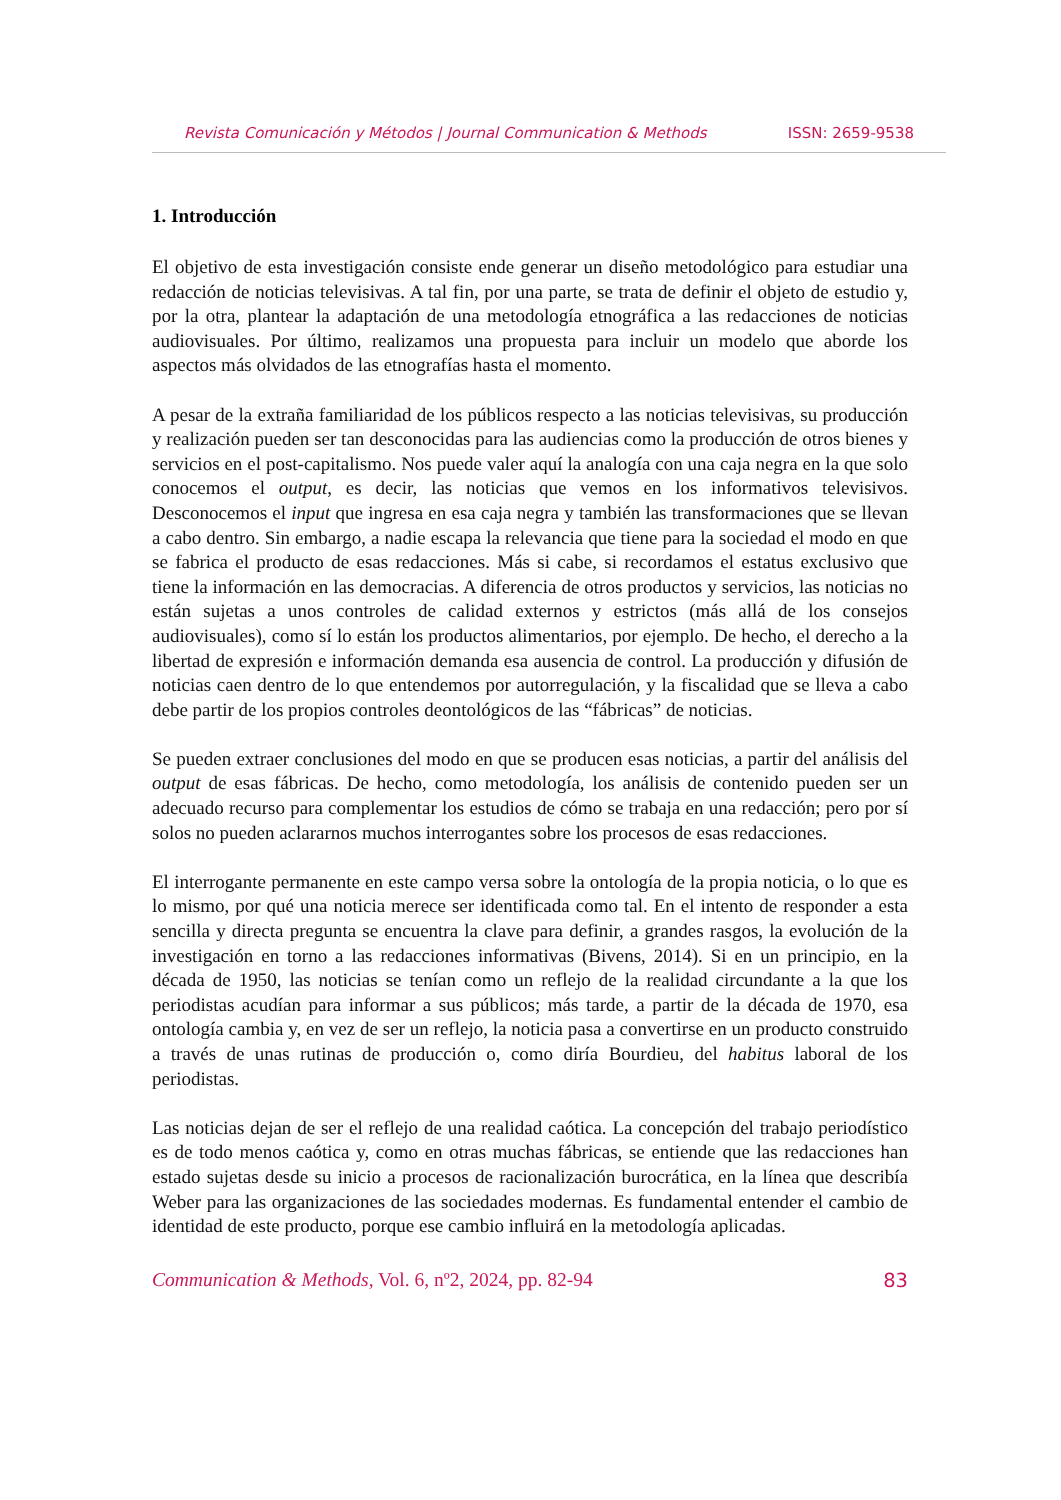Revista Comunicación y Métodos | Journal Communication & Methods ISSN: 2659-9538
1. Introducción
El objetivo de esta investigación consiste ende generar un diseño metodológico para estudiar una redacción de noticias televisivas. A tal fin, por una parte, se trata de definir el objeto de estudio y, por la otra, plantear la adaptación de una metodología etnográfica a las redacciones de noticias audiovisuales. Por último, realizamos una propuesta para incluir un modelo que aborde los aspectos más olvidados de las etnografías hasta el momento.
A pesar de la extraña familiaridad de los públicos respecto a las noticias televisivas, su producción y realización pueden ser tan desconocidas para las audiencias como la producción de otros bienes y servicios en el post-capitalismo. Nos puede valer aquí la analogía con una caja negra en la que solo conocemos el output, es decir, las noticias que vemos en los informativos televisivos. Desconocemos el input que ingresa en esa caja negra y también las transformaciones que se llevan a cabo dentro. Sin embargo, a nadie escapa la relevancia que tiene para la sociedad el modo en que se fabrica el producto de esas redacciones. Más si cabe, si recordamos el estatus exclusivo que tiene la información en las democracias. A diferencia de otros productos y servicios, las noticias no están sujetas a unos controles de calidad externos y estrictos (más allá de los consejos audiovisuales), como sí lo están los productos alimentarios, por ejemplo. De hecho, el derecho a la libertad de expresión e información demanda esa ausencia de control. La producción y difusión de noticias caen dentro de lo que entendemos por autorregulación, y la fiscalidad que se lleva a cabo debe partir de los propios controles deontológicos de las “fábricas” de noticias.
Se pueden extraer conclusiones del modo en que se producen esas noticias, a partir del análisis del output de esas fábricas. De hecho, como metodología, los análisis de contenido pueden ser un adecuado recurso para complementar los estudios de cómo se trabaja en una redacción; pero por sí solos no pueden aclararnos muchos interrogantes sobre los procesos de esas redacciones.
El interrogante permanente en este campo versa sobre la ontología de la propia noticia, o lo que es lo mismo, por qué una noticia merece ser identificada como tal. En el intento de responder a esta sencilla y directa pregunta se encuentra la clave para definir, a grandes rasgos, la evolución de la investigación en torno a las redacciones informativas (Bivens, 2014). Si en un principio, en la década de 1950, las noticias se tenían como un reflejo de la realidad circundante a la que los periodistas acudían para informar a sus públicos; más tarde, a partir de la década de 1970, esa ontología cambia y, en vez de ser un reflejo, la noticia pasa a convertirse en un producto construido a través de unas rutinas de producción o, como diría Bourdieu, del habitus laboral de los periodistas.
Las noticias dejan de ser el reflejo de una realidad caótica. La concepción del trabajo periodístico es de todo menos caótica y, como en otras muchas fábricas, se entiende que las redacciones han estado sujetas desde su inicio a procesos de racionalización burocrática, en la línea que describía Weber para las organizaciones de las sociedades modernas. Es fundamental entender el cambio de identidad de este producto, porque ese cambio influirá en la metodología aplicadas.
Communication & Methods, Vol. 6, nº2, 2024, pp. 82-94 83